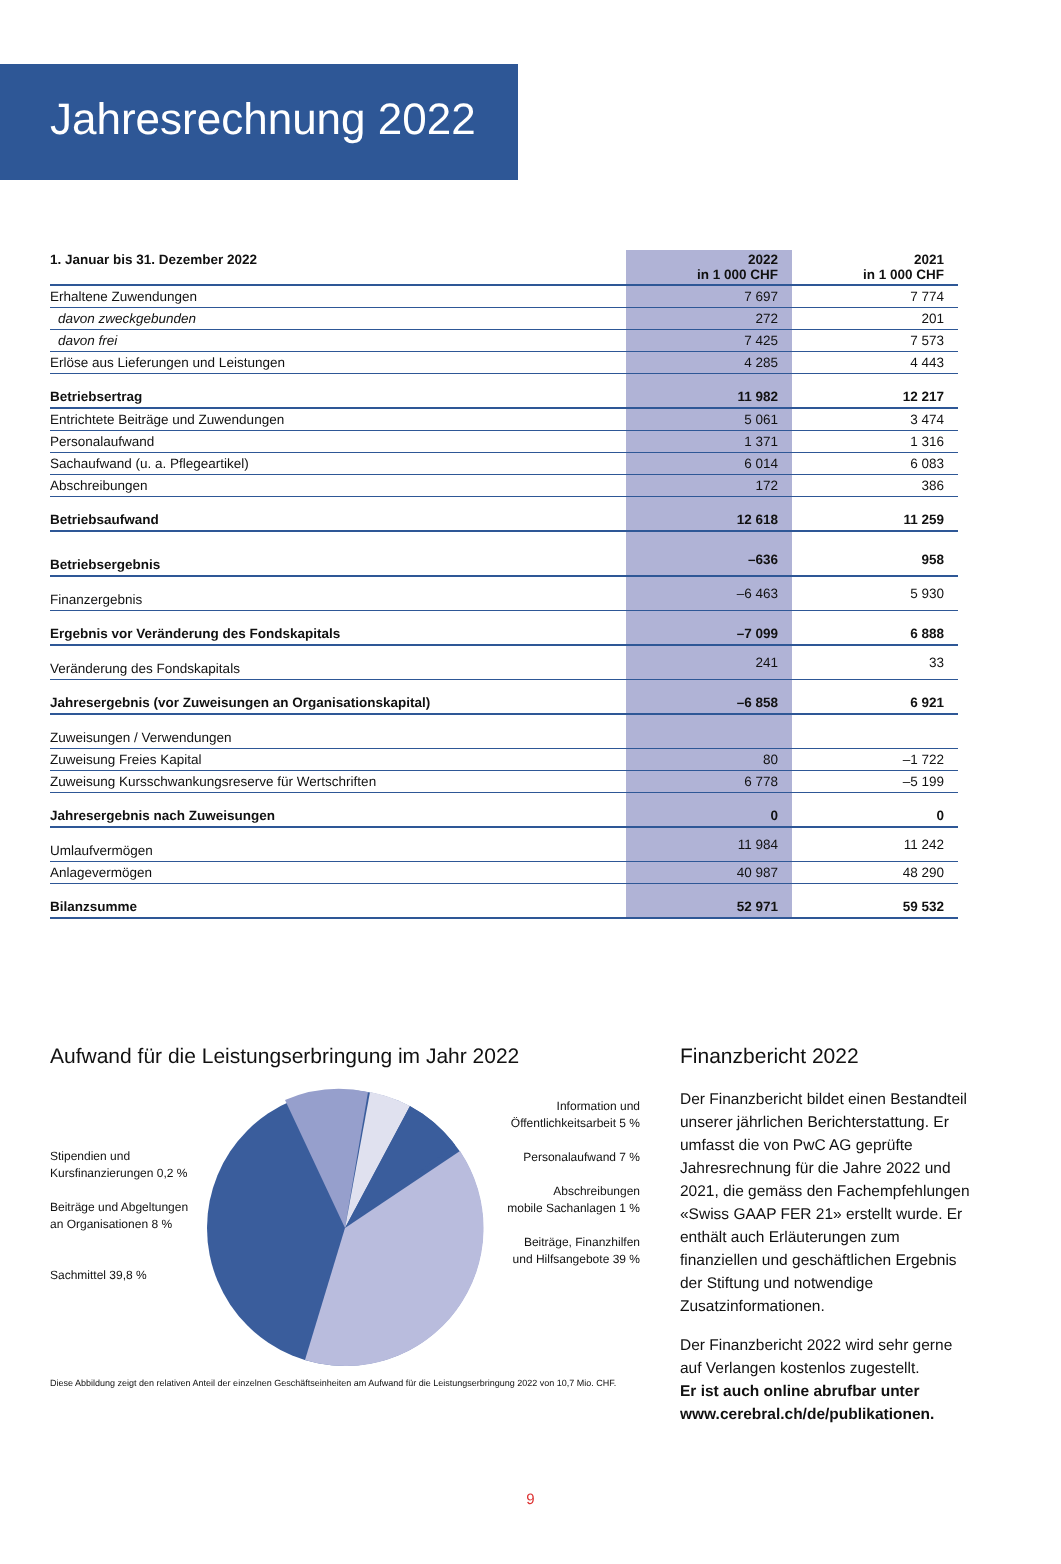Jahresrechnung 2022
| 1. Januar bis 31. Dezember 2022 | 2022 in 1 000 CHF | 2021 in 1 000 CHF |
| --- | --- | --- |
| Erhaltene Zuwendungen | 7 697 | 7 774 |
| davon zweckgebunden | 272 | 201 |
| davon frei | 7 425 | 7 573 |
| Erlöse aus Lieferungen und Leistungen | 4 285 | 4 443 |
| Betriebsertrag | 11 982 | 12 217 |
| Entrichtete Beiträge und Zuwendungen | 5 061 | 3 474 |
| Personalaufwand | 1 371 | 1 316 |
| Sachaufwand (u. a. Pflegeartikel) | 6 014 | 6 083 |
| Abschreibungen | 172 | 386 |
| Betriebsaufwand | 12 618 | 11 259 |
| Betriebsergebnis | –636 | 958 |
| Finanzergebnis | –6 463 | 5 930 |
| Ergebnis vor Veränderung des Fondskapitals | –7 099 | 6 888 |
| Veränderung des Fondskapitals | 241 | 33 |
| Jahresergebnis (vor Zuweisungen an Organisationskapital) | –6 858 | 6 921 |
| Zuweisungen / Verwendungen | | |
| Zuweisung Freies Kapital | 80 | –1 722 |
| Zuweisung Kursschwankungsreserve für Wertschriften | 6 778 | –5 199 |
| Jahresergebnis nach Zuweisungen | 0 | 0 |
| Umlaufvermögen | 11 984 | 11 242 |
| Anlagevermögen | 40 987 | 48 290 |
| Bilanzsumme | 52 971 | 59 532 |
Aufwand für die Leistungserbringung im Jahr 2022
Stipendien und
Kursfinanzierungen 0,2 %
Beiträge und Abgeltungen
an Organisationen 8 %
Sachmittel 39,8 %
Information und
Öffentlichkeitsarbeit 5 %
Personalaufwand 7 %
Abschreibungen
mobile Sachanlagen 1 %
Beiträge, Finanzhilfen
und Hilfsangebote 39 %
Diese Abbildung zeigt den relativen Anteil der einzelnen Geschäftseinheiten am Aufwand für die Leistungserbringung 2022 von 10,7 Mio. CHF.
Finanzbericht 2022
Der Finanzbericht bildet einen Bestandteil unserer jährlichen Berichterstattung. Er umfasst die von PwC AG geprüfte Jahresrechnung für die Jahre 2022 und 2021, die gemäss den Fachempfehlungen «Swiss GAAP FER 21» erstellt wurde. Er enthält auch Erläuterungen zum finanziellen und geschäftlichen Ergebnis der Stiftung und notwendige Zusatzinformationen.
Der Finanzbericht 2022 wird sehr gerne auf Verlangen kostenlos zugestellt.
Er ist auch online abrufbar unter www.cerebral.ch/de/publikationen.
9